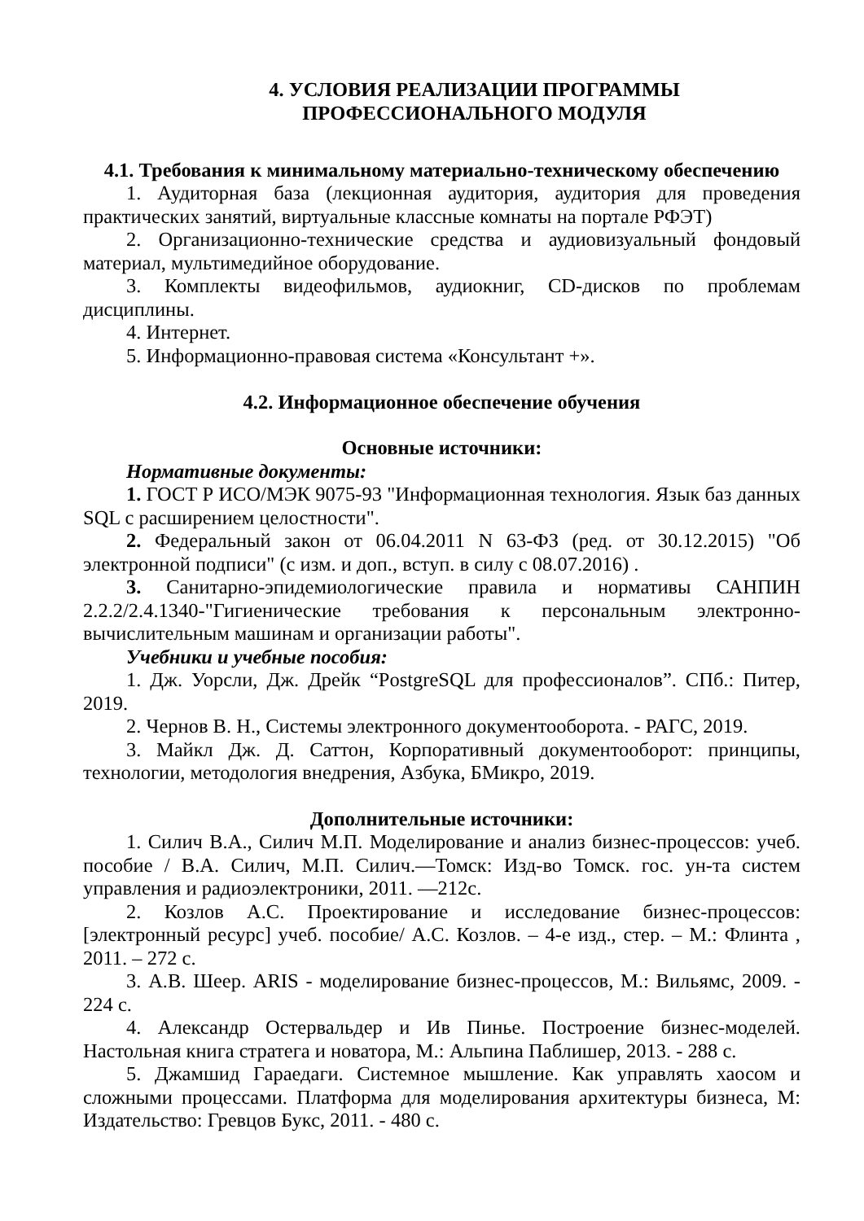4. УСЛОВИЯ РЕАЛИЗАЦИИ ПРОГРАММЫ ПРОФЕССИОНАЛЬНОГО МОДУЛЯ
4.1. Требования к минимальному материально-техническому обеспечению
1. Аудиторная база (лекционная аудитория, аудитория для проведения практических занятий, виртуальные классные комнаты на портале РФЭТ)
2. Организационно-технические средства и аудиовизуальный фондовый материал, мультимедийное оборудование.
3. Комплекты видеофильмов, аудиокниг, CD-дисков по проблемам дисциплины.
4. Интернет.
5. Информационно-правовая система «Консультант +».
4.2. Информационное обеспечение обучения
Основные источники:
Нормативные документы:
1. ГОСТ Р ИСО/МЭК 9075-93 "Информационная технология. Язык баз данных SQL с расширением целостности".
2. Федеральный закон от 06.04.2011 N 63-ФЗ (ред. от 30.12.2015) "Об электронной подписи" (с изм. и доп., вступ. в силу с 08.07.2016) .
3. Санитарно-эпидемиологические правила и нормативы САНПИН 2.2.2/2.4.1340-"Гигиенические требования к персональным электронно-вычислительным машинам и организации работы".
Учебники и учебные пособия:
1. Дж. Уорсли, Дж. Дрейк “PostgreSQL для профессионалов”. СПб.: Питер, 2019.
2. Чернов В. Н., Системы электронного документооборота. - РАГС, 2019.
3. Майкл Дж. Д. Саттон, Корпоративный документооборот: принципы, технологии, методология внедрения, Азбука, БМикро, 2019.
Дополнительные источники:
1. Силич В.А., Силич М.П. Моделирование и анализ бизнес-процессов: учеб. пособие / В.А. Силич, М.П. Силич.—Томск: Изд-во Томск. гос. ун-та систем управления и радиоэлектроники, 2011. —212с.
2. Козлов А.С. Проектирование и исследование бизнес-процессов: [электронный ресурс] учеб. пособие/ А.С. Козлов. – 4-е изд., стер. – М.: Флинта , 2011. – 272 с.
3. А.В. Шеер. ARIS - моделирование бизнес-процессов, М.: Вильямс, 2009. - 224 с.
4. Александр Остервальдер и Ив Пинье. Построение бизнес-моделей. Настольная книга стратега и новатора, М.: Альпина Паблишер, 2013. - 288 с.
5. Джамшид Гараедаги. Системное мышление. Как управлять хаосом и сложными процессами. Платформа для моделирования архитектуры бизнеса, М: Издательство: Гревцов Букс, 2011. - 480 с.